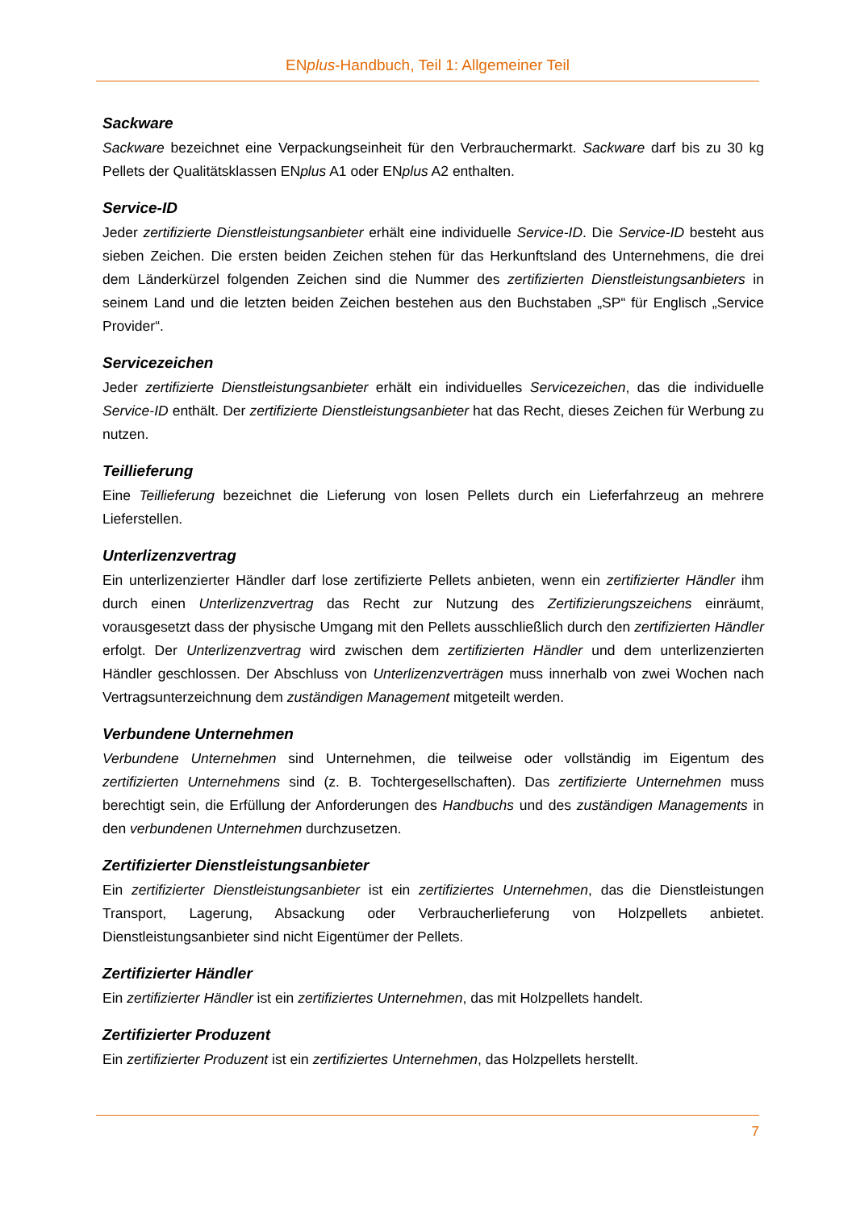ENplus-Handbuch, Teil 1: Allgemeiner Teil
Sackware
Sackware bezeichnet eine Verpackungseinheit für den Verbrauchermarkt. Sackware darf bis zu 30 kg Pellets der Qualitätsklassen ENplus A1 oder ENplus A2 enthalten.
Service-ID
Jeder zertifizierte Dienstleistungsanbieter erhält eine individuelle Service-ID. Die Service-ID besteht aus sieben Zeichen. Die ersten beiden Zeichen stehen für das Herkunftsland des Unternehmens, die drei dem Länderkürzel folgenden Zeichen sind die Nummer des zertifizierten Dienstleistungsanbieters in seinem Land und die letzten beiden Zeichen bestehen aus den Buchstaben „SP“ für Englisch „Service Provider“.
Servicezeichen
Jeder zertifizierte Dienstleistungsanbieter erhält ein individuelles Servicezeichen, das die individuelle Service-ID enthält. Der zertifizierte Dienstleistungsanbieter hat das Recht, dieses Zeichen für Werbung zu nutzen.
Teillieferung
Eine Teillieferung bezeichnet die Lieferung von losen Pellets durch ein Lieferfahrzeug an mehrere Lieferstellen.
Unterlizenzvertrag
Ein unterlizenzierter Händler darf lose zertifizierte Pellets anbieten, wenn ein zertifizierter Händler ihm durch einen Unterlizenzvertrag das Recht zur Nutzung des Zertifizierungszeichens einräumt, vorausgesetzt dass der physische Umgang mit den Pellets ausschließlich durch den zertifizierten Händler erfolgt. Der Unterlizenzvertrag wird zwischen dem zertifizierten Händler und dem unterlizenzierten Händler geschlossen. Der Abschluss von Unterlizenzverträgen muss innerhalb von zwei Wochen nach Vertragsunterzeichnung dem zuständigen Management mitgeteilt werden.
Verbundene Unternehmen
Verbundene Unternehmen sind Unternehmen, die teilweise oder vollständig im Eigentum des zertifizierten Unternehmens sind (z. B. Tochtergesellschaften). Das zertifizierte Unternehmen muss berechtigt sein, die Erfüllung der Anforderungen des Handbuchs und des zuständigen Managements in den verbundenen Unternehmen durchzusetzen.
Zertifizierter Dienstleistungsanbieter
Ein zertifizierter Dienstleistungsanbieter ist ein zertifiziertes Unternehmen, das die Dienstleistungen Transport, Lagerung, Absackung oder Verbraucherlieferung von Holzpellets anbietet. Dienstleistungsanbieter sind nicht Eigentümer der Pellets.
Zertifizierter Händler
Ein zertifizierter Händler ist ein zertifiziertes Unternehmen, das mit Holzpellets handelt.
Zertifizierter Produzent
Ein zertifizierter Produzent ist ein zertifiziertes Unternehmen, das Holzpellets herstellt.
7